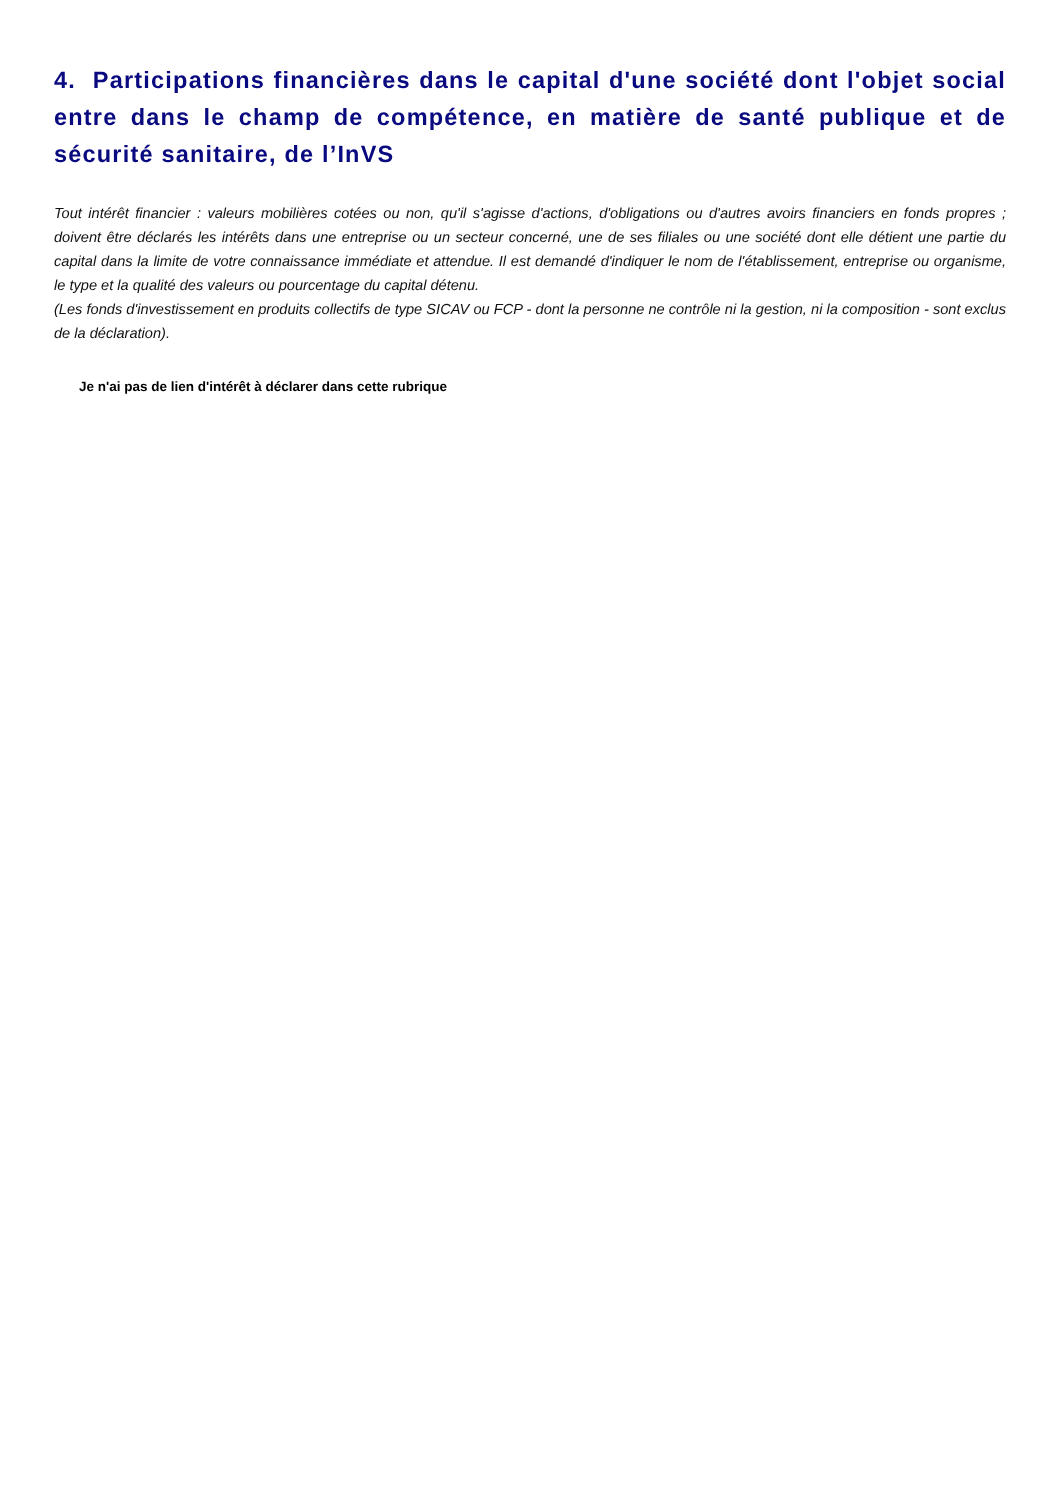4. Participations financières dans le capital d'une société dont l'objet social entre dans le champ de compétence, en matière de santé publique et de sécurité sanitaire, de l’InVS
Tout intérêt financier : valeurs mobilières cotées ou non, qu'il s'agisse d'actions, d'obligations ou d'autres avoirs financiers en fonds propres ; doivent être déclarés les intérêts dans une entreprise ou un secteur concerné, une de ses filiales ou une société dont elle détient une partie du capital dans la limite de votre connaissance immédiate et attendue. Il est demandé d'indiquer le nom de l'établissement, entreprise ou organisme, le type et la qualité des valeurs ou pourcentage du capital détenu.
(Les fonds d'investissement en produits collectifs de type SICAV ou FCP - dont la personne ne contrôle ni la gestion, ni la composition - sont exclus de la déclaration).
Je n'ai pas de lien d'intérêt à déclarer dans cette rubrique